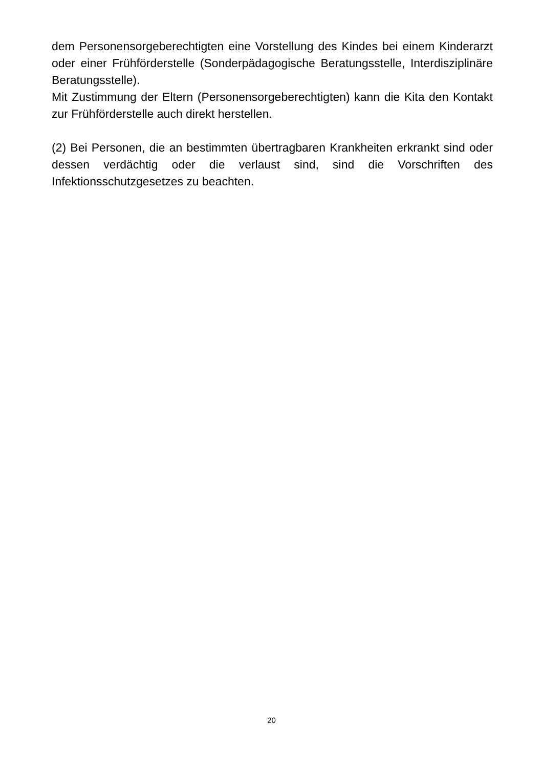dem Personensorgeberechtigten eine Vorstellung des Kindes bei einem Kinderarzt oder einer Frühförderstelle (Sonderpädagogische Beratungsstelle, Interdisziplinäre Beratungsstelle).
Mit Zustimmung der Eltern (Personensorgeberechtigten) kann die Kita den Kontakt zur Frühförderstelle auch direkt herstellen.
(2) Bei Personen, die an bestimmten übertragbaren Krankheiten erkrankt sind oder dessen verdächtig oder die verlaust sind, sind die Vorschriften des Infektionsschutzgesetzes zu beachten.
20